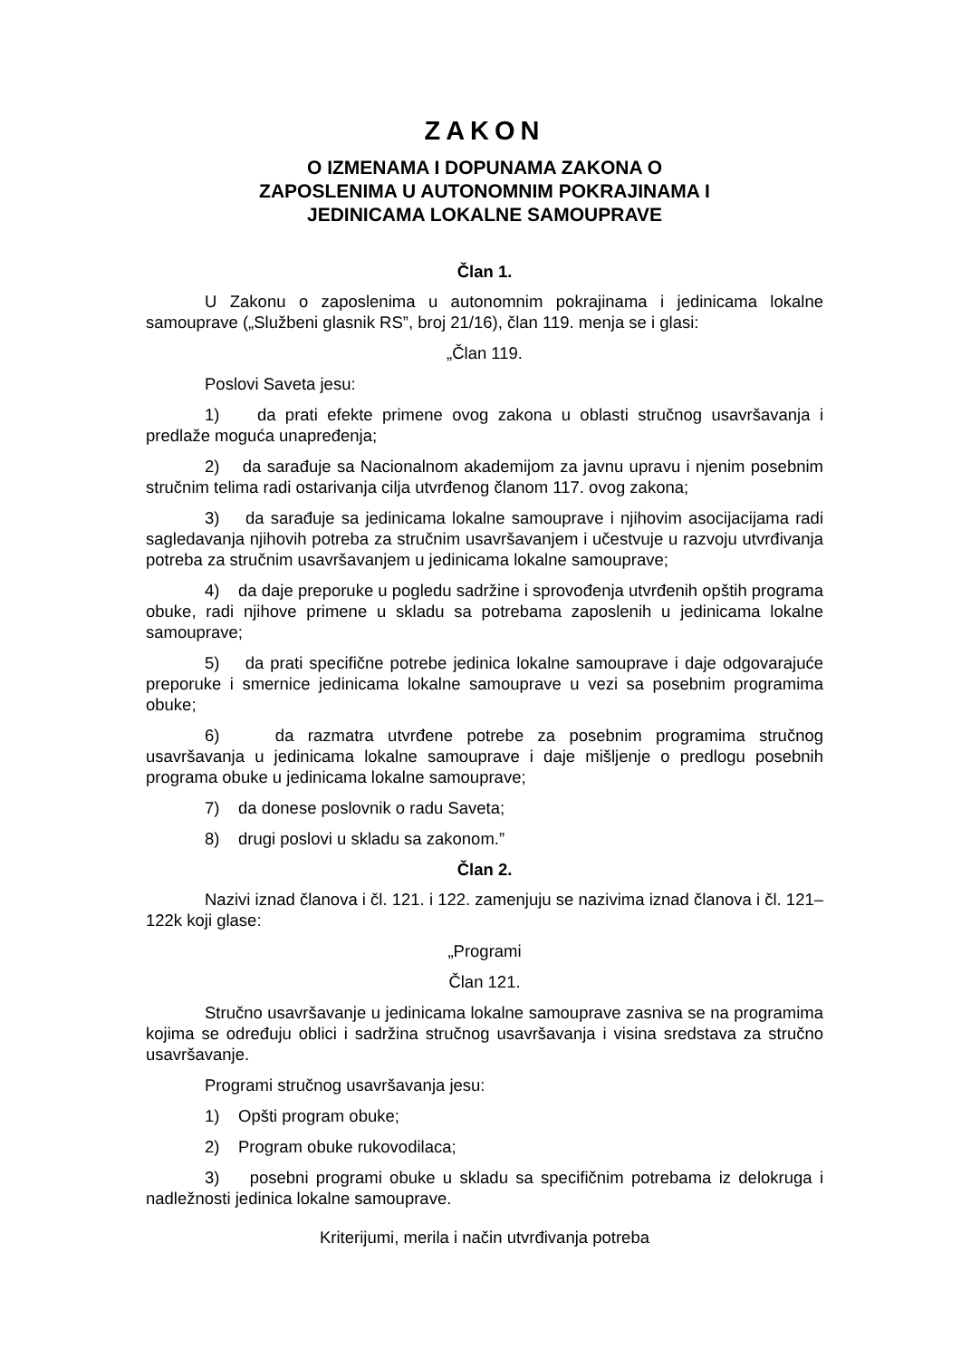ZAKON
O IZMENAMA I DOPUNAMA ZAKONA O
ZAPOSLENIMA U AUTONOMNIM POKRAJINAMA I
JEDINICAMA LOKALNE SAMOUPRAVE
Član 1.
U Zakonu o zaposlenima u autonomnim pokrajinama i jedinicama lokalne samouprave („Službeni glasnik RS”, broj 21/16), član 119. menja se i glasi:
„Član 119.
Poslovi Saveta jesu:
1) da prati efekte primene ovog zakona u oblasti stručnog usavršavanja i predlaže moguća unapređenja;
2) da sarađuje sa Nacionalnom akademijom za javnu upravu i njenim posebnim stručnim telima radi ostarivanja cilja utvrđenog članom 117. ovog zakona;
3) da sarađuje sa jedinicama lokalne samouprave i njihovim asocijacijama radi sagledavanja njihovih potreba za stručnim usavršavanjem i učestvuje u razvoju utvrđivanja potreba za stručnim usavršavanjem u jedinicama lokalne samouprave;
4) da daje preporuke u pogledu sadržine i sprovođenja utvrđenih opštih programa obuke, radi njihove primene u skladu sa potrebama zaposlenih u jedinicama lokalne samouprave;
5) da prati specifične potrebe jedinica lokalne samouprave i daje odgovarajuće preporuke i smernice jedinicama lokalne samouprave u vezi sa posebnim programima obuke;
6) da razmatra utvrđene potrebe za posebnim programima stručnog usavršavanja u jedinicama lokalne samouprave i daje mišljenje o predlogu posebnih programa obuke u jedinicama lokalne samouprave;
7) da donese poslovnik o radu Saveta;
8) drugi poslovi u skladu sa zakonom.”
Član 2.
Nazivi iznad članova i čl. 121. i 122. zamenjuju se nazivima iznad članova i čl. 121–122k koji glase:
„Programi
Član 121.
Stručno usavršavanje u jedinicama lokalne samouprave zasniva se na programima kojima se određuju oblici i sadržina stručnog usavršavanja i visina sredstava za stručno usavršavanje.
Programi stručnog usavršavanja jesu:
1) Opšti program obuke;
2) Program obuke rukovodilaca;
3) posebni programi obuke u skladu sa specifičnim potrebama iz delokruga i nadležnosti jedinica lokalne samouprave.
Kriterijumi, merila i način utvrđivanja potreba